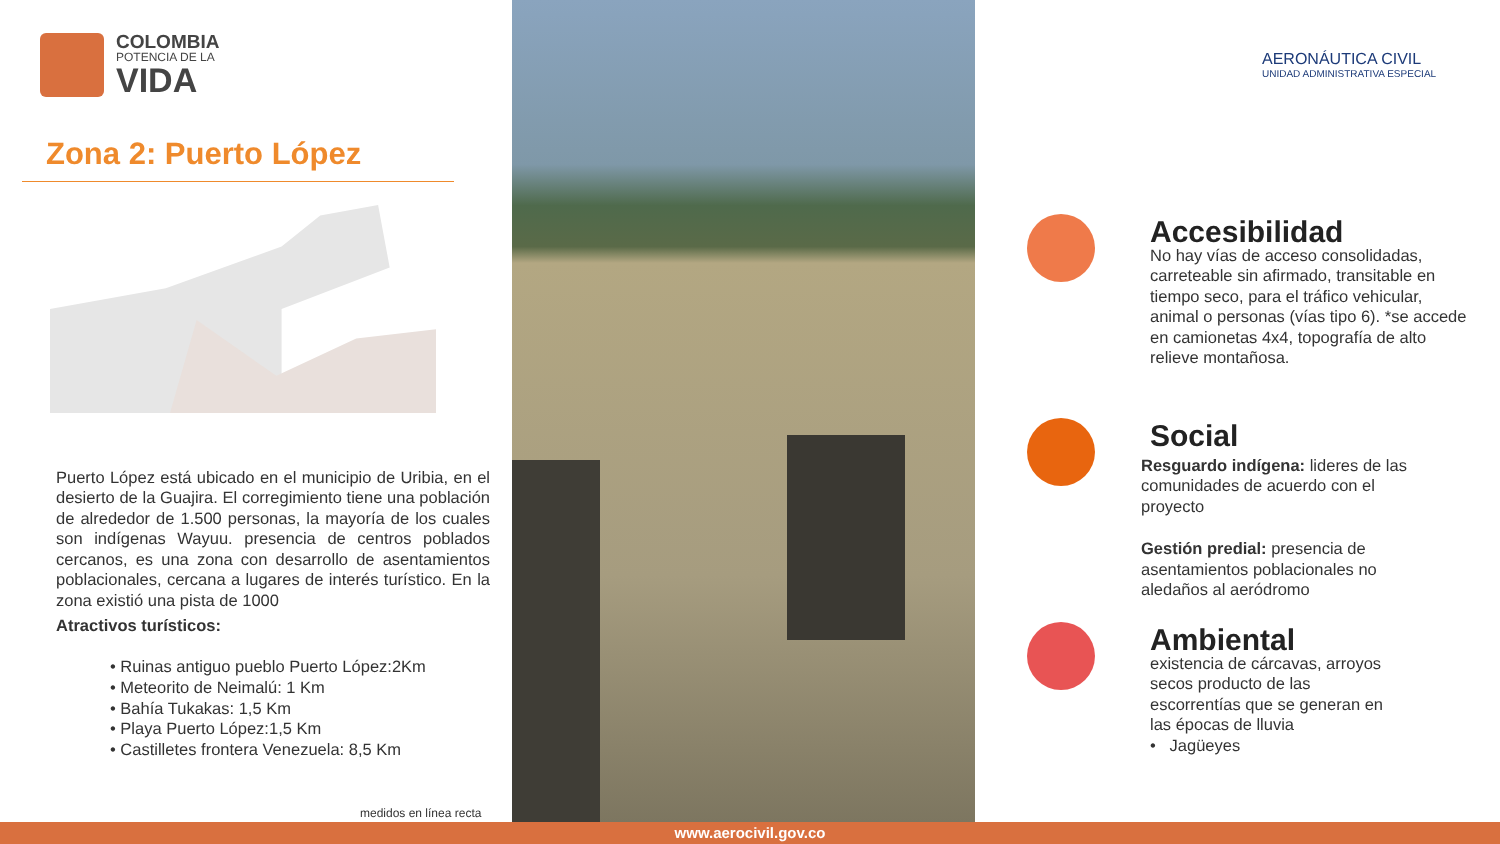COLOMBIA
POTENCIA DE LA
VIDA
Zona 2: Puerto López
Puerto López está ubicado en el municipio de Uribia, en el desierto de la Guajira. El corregimiento tiene una población de alrededor de 1.500 personas, la mayoría de los cuales son indígenas Wayuu. presencia de centros poblados cercanos, es una zona con desarrollo de asentamientos poblacionales, cercana a lugares de interés turístico. En la zona existió una pista de 1000
Atractivos turísticos:
• Ruinas antiguo pueblo Puerto López:2Km
• Meteorito de Neimalú: 1 Km
• Bahía Tukakas: 1,5 Km
• Playa Puerto López:1,5 Km
• Castilletes frontera Venezuela: 8,5 Km
medidos en línea recta
AERONÁUTICA CIVIL
UNIDAD ADMINISTRATIVA ESPECIAL
Accesibilidad
No hay vías de acceso consolidadas, carreteable sin afirmado, transitable en tiempo seco, para el tráfico vehicular, animal o personas (vías tipo 6). *se accede en camionetas 4x4, topografía de alto relieve montañosa.
Social
Resguardo indígena: lideres de las comunidades de acuerdo con el proyecto
Gestión predial: presencia de asentamientos poblacionales no aledaños al aeródromo
Ambiental
existencia de cárcavas, arroyos secos producto de las escorrentías que se generan en las épocas de lluvia
• Jagüeyes
www.aerocivil.gov.co